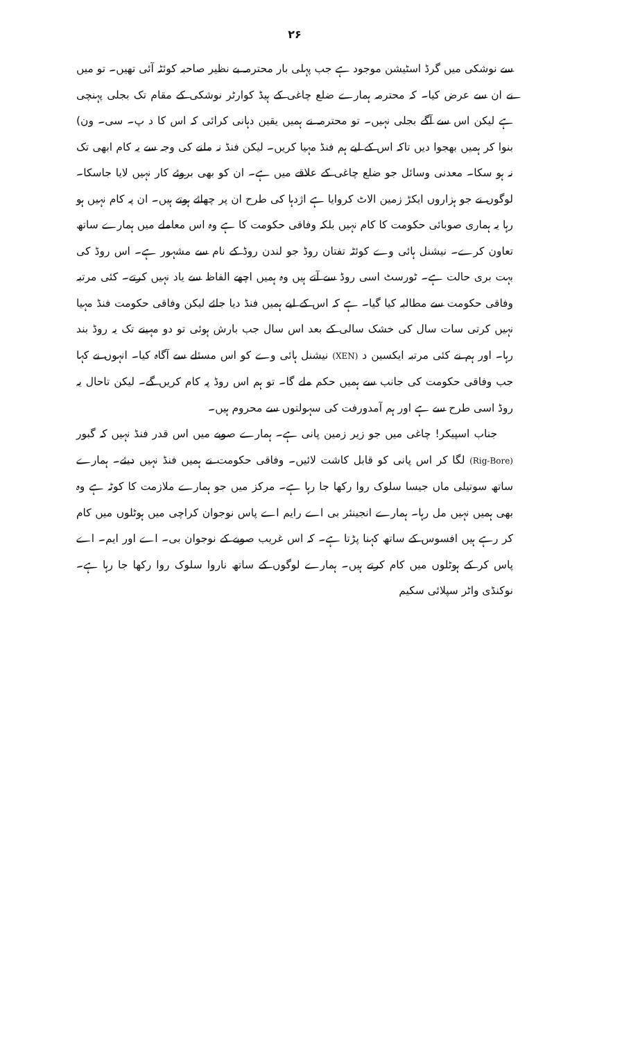۲۶
سے نوشکی میں گرڈ اسٹیشن موجود ہے جب پہلی بار محترمہ بے نظیر صاحبہ کوئٹہ آئی تھیں۔ تو میں نے ان سے عرض کیا۔ کہ محترمہ ہمارے ضلع چاغی کے ہیڈ کوارٹر نوشکی کے مقام تک بجلی پہنچی ہے لیکن اس سے آگے بجلی نہیں۔ تو محترمہ نے ہمیں یقین دہانی کرائی کہ اس کا د پ۔ سی۔ ون) بنوا کر ہمیں بھجوا دیں تاکہ اس کے لیے ہم فنڈ مہیا کریں۔ لیکن فنڈ نہ ملنے کی وجہ سے یہ کام ابھی تک نہ ہو سکا۔ معدنی وسائل جو ضلع چاغی کے علاقے میں ہے۔ ان کو بھی بروئے کار نہیں لایا جاسکا۔ لوگوں نے جو ہزاروں ایکڑ زمین الاٹ کروایا ہے اژدہا کی طرح ان پر چھائے ہوتے ہیں۔ ان پہ کام نہیں ہو رہا یہ ہماری صوبائی حکومت کا کام نہیں بلکہ وفاقی حکومت کا ہے وہ اس معاملے میں ہمارے ساتھ تعاون کرے۔ نیشنل ہائی وے کوئٹہ تفتان روڈ جو لندن روڈ کے نام سے مشہور ہے۔ اس روڈ کی بہت بری حالت ہے۔ ٹورسٹ اسی روڈ سے آتے ہیں وہ ہمیں اچھے الفاظ سے یاد نہیں کرتے۔ کئی مرتبہ وفاقی حکومت سے مطالبہ کیا گیا۔ ہے کہ اس کے لیے ہمیں فنڈ دیا جائے لیکن وفاقی حکومت فنڈ مہیا نہیں کرتی سات سال کی خشک سالی کے بعد اس سال جب بارش ہوئی تو دو مہینے تک یہ روڈ بند رہا۔ اور ہم نے کئی مرتبہ ایکسین د (XEN) نیشنل ہائی وے کو اس مسئلے سے آگاہ کیا۔ انہوں نے کہا جب وفاقی حکومت کی جانب سے ہمیں حکم ملے گا۔ تو ہم اس روڈ پہ کام کریں گے۔ لیکن تاحال یہ روڈ اسی طرح سے ہے اور ہم آمدورفت کی سہولتوں سے محروم ہیں۔
جناب اسپیکر! چاغی میں جو زیر زمین پانی ہے۔ ہمارے صوبے میں اس قدر فنڈ نہیں کہ گبور (Rig-Bore) لگا کر اس پانی کو قابل کاشت لائیں۔ وفاقی حکومت نے ہمیں فنڈ نہیں دیئے۔ ہمارے ساتھ سوتیلی ماں جیسا سلوک روا رکھا جا رہا ہے۔ مرکز میں جو ہمارے ملازمت کا کوٹہ ہے وہ بھی ہمیں نہیں مل رہا۔ ہمارے انجینئر بی اے رایم اے پاس نوجوان کراچی میں ہوٹلوں میں کام کر رہے ہیں افسوس کے ساتھ کہنا پڑتا ہے۔ کہ اس غریب صوبے کے نوجوان بی۔ اے اور ایم۔ اے پاس کر کے ہوٹلوں میں کام کرتے ہیں۔ ہمارے لوگوں کے ساتھ ناروا سلوک روا رکھا جا رہا ہے۔ نوکنڈی واٹر سپلائی سکیم